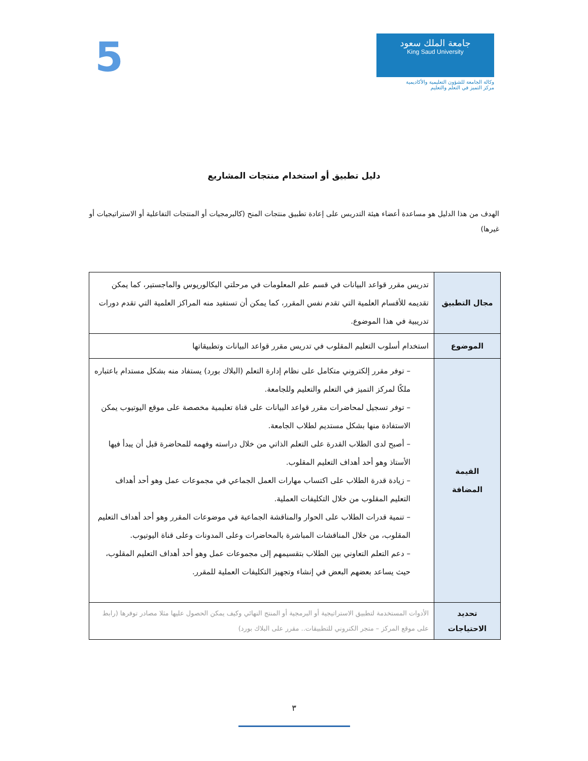جامعة الملك سعود
King Saud University
وكالة الجامعة للشؤون التعليمية والأكاديمية
مركز التميز في التعلم والتعليم
5
دليل تطبيق أو استخدام منتجات المشاريع
الهدف من هذا الدليل هو مساعدة أعضاء هيئة التدريس على إعادة تطبيق منتجات المنح (كالبرمجيات أو المنتجات التفاعلية أو الاستراتيجيات أو غيرها)
| مجال التطبيق | تدريس مقرر قواعد البيانات في قسم علم المعلومات في مرحلتي البكالوريوس والماجستير، كما يمكن تقديمه للأقسام العلمية التي تقدم نفس المقرر، كما يمكن أن تستفيد منه المراكز العلمية التي تقدم دورات تدريبية في هذا الموضوع. |
| الموضوع | استخدام أسلوب التعليم المقلوب في تدريس مقرر قواعد البيانات وتطبيقاتها |
| القيمة المضافة | – توفر مقرر إلكتروني متكامل على نظام إدارة التعلم (البلاك بورد) يستفاد منه بشكل مستدام باعتباره ملكًا لمركز التميز في التعلم والتعليم وللجامعة. – توفر تسجيل لمحاضرات مقرر قواعد البيانات على قناة تعليمية مخصصة على موقع اليوتيوب يمكن الاستفادة منها بشكل مستديم لطلاب الجامعة. – أصبح لدى الطلاب القدرة على التعلم الذاتي من خلال دراسته وفهمه للمحاضرة قبل أن يبدأ فيها الأستاذ وهو أحد أهداف التعليم المقلوب. – زيادة قدرة الطلاب على اكتساب مهارات العمل الجماعي في مجموعات عمل وهو أحد أهداف التعليم المقلوب من خلال التكليفات العملية. – تنمية قدرات الطلاب على الحوار والمناقشة الجماعية في موضوعات المقرر وهو أحد أهداف التعليم المقلوب، من خلال المناقشات المباشرة بالمحاضرات وعلى المدونات وعلى قناة اليوتيوب. – دعم التعلم التعاوني بين الطلاب بتقسيمهم إلى مجموعات عمل وهو أحد أهداف التعليم المقلوب، حيث يساعد بعضهم البعض في إنشاء وتجهيز التكليفات العملية للمقرر. |
| تحديد الاحتياجات | الأدوات المستخدمة لتطبيق الاستراتيجية أو البرمجية أو المنتج النهائي وكيف يمكن الحصول عليها مثلا مصادر توفرها (رابط على موقع المركز – متجر الكتروني للتطبيقات.. مقرر على البلاك بورد) |
٣